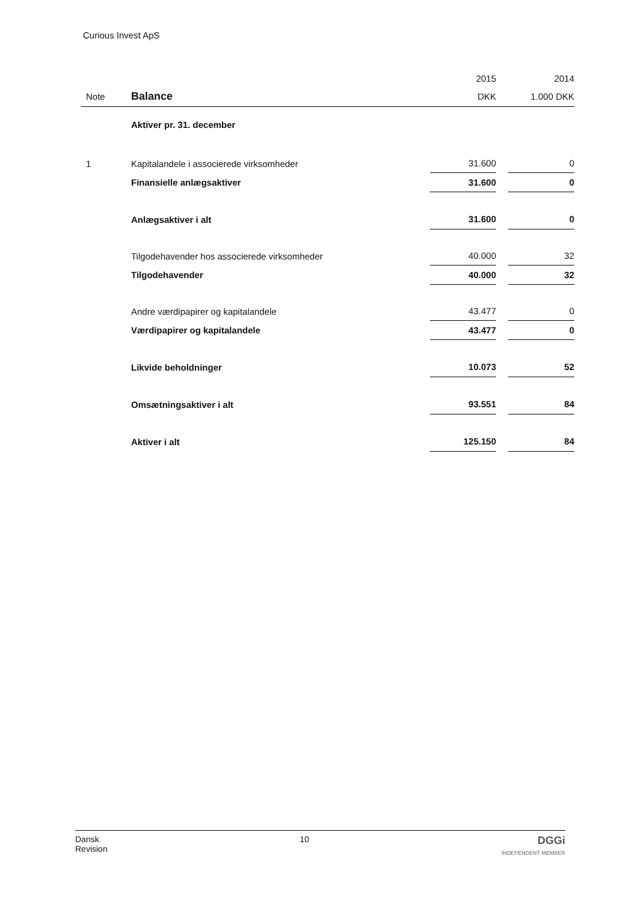Curious Invest ApS
| | | 2015 | | 2014 |
| Note | Balance | DKK | | 1.000 DKK |
| | Aktiver pr. 31. december | | | |
| 1 | Kapitalandele i associerede virksomheder | 31.600 | | 0 |
| | Finansielle anlægsaktiver | 31.600 | | 0 |
| | Anlægsaktiver i alt | 31.600 | | 0 |
| | Tilgodehavender hos associerede virksomheder | 40.000 | | 32 |
| | Tilgodehavender | 40.000 | | 32 |
| | Andre værdipapirer og kapitalandele | 43.477 | | 0 |
| | Værdipapirer og kapitalandele | 43.477 | | 0 |
| | Likvide beholdninger | 10.073 | | 52 |
| | Omsætningsaktiver i alt | 93.551 | | 84 |
| | Aktiver i alt | 125.150 | | 84 |
Dansk
Revision
10
DGGi
INDEPENDENT MEMBER